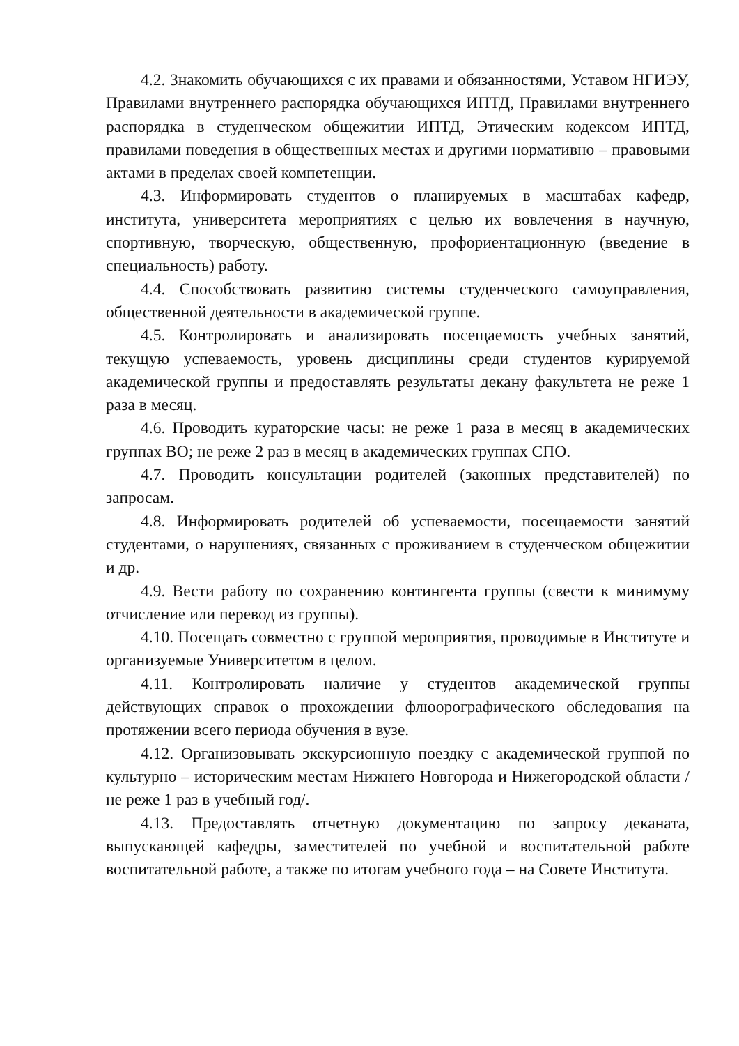4.2. Знакомить обучающихся с их правами и обязанностями, Уставом НГИЭУ, Правилами внутреннего распорядка обучающихся ИПТД, Правилами внутреннего распорядка в студенческом общежитии ИПТД, Этическим кодексом ИПТД, правилами поведения в общественных местах и другими нормативно – правовыми актами в пределах своей компетенции.
4.3. Информировать студентов о планируемых в масштабах кафедр, института, университета мероприятиях с целью их вовлечения в научную, спортивную, творческую, общественную, профориентационную (введение в специальность) работу.
4.4. Способствовать развитию системы студенческого самоуправления, общественной деятельности в академической группе.
4.5. Контролировать и анализировать посещаемость учебных занятий, текущую успеваемость, уровень дисциплины среди студентов курируемой академической группы и предоставлять результаты декану факультета не реже 1 раза в месяц.
4.6. Проводить кураторские часы: не реже 1 раза в месяц в академических группах ВО; не реже 2 раз в месяц в академических группах СПО.
4.7. Проводить консультации родителей (законных представителей) по запросам.
4.8. Информировать родителей об успеваемости, посещаемости занятий студентами, о нарушениях, связанных с проживанием в студенческом общежитии и др.
4.9. Вести работу по сохранению контингента группы (свести к минимуму отчисление или перевод из группы).
4.10. Посещать совместно с группой мероприятия, проводимые в Институте и организуемые Университетом в целом.
4.11. Контролировать наличие у студентов академической группы действующих справок о прохождении флюорографического обследования на протяжении всего периода обучения в вузе.
4.12. Организовывать экскурсионную поездку с академической группой по культурно – историческим местам Нижнего Новгорода и Нижегородской области /не реже 1 раз в учебный год/.
4.13. Предоставлять отчетную документацию по запросу деканата, выпускающей кафедры, заместителей по учебной и воспитательной работе воспитательной работе, а также по итогам учебного года – на Совете Института.